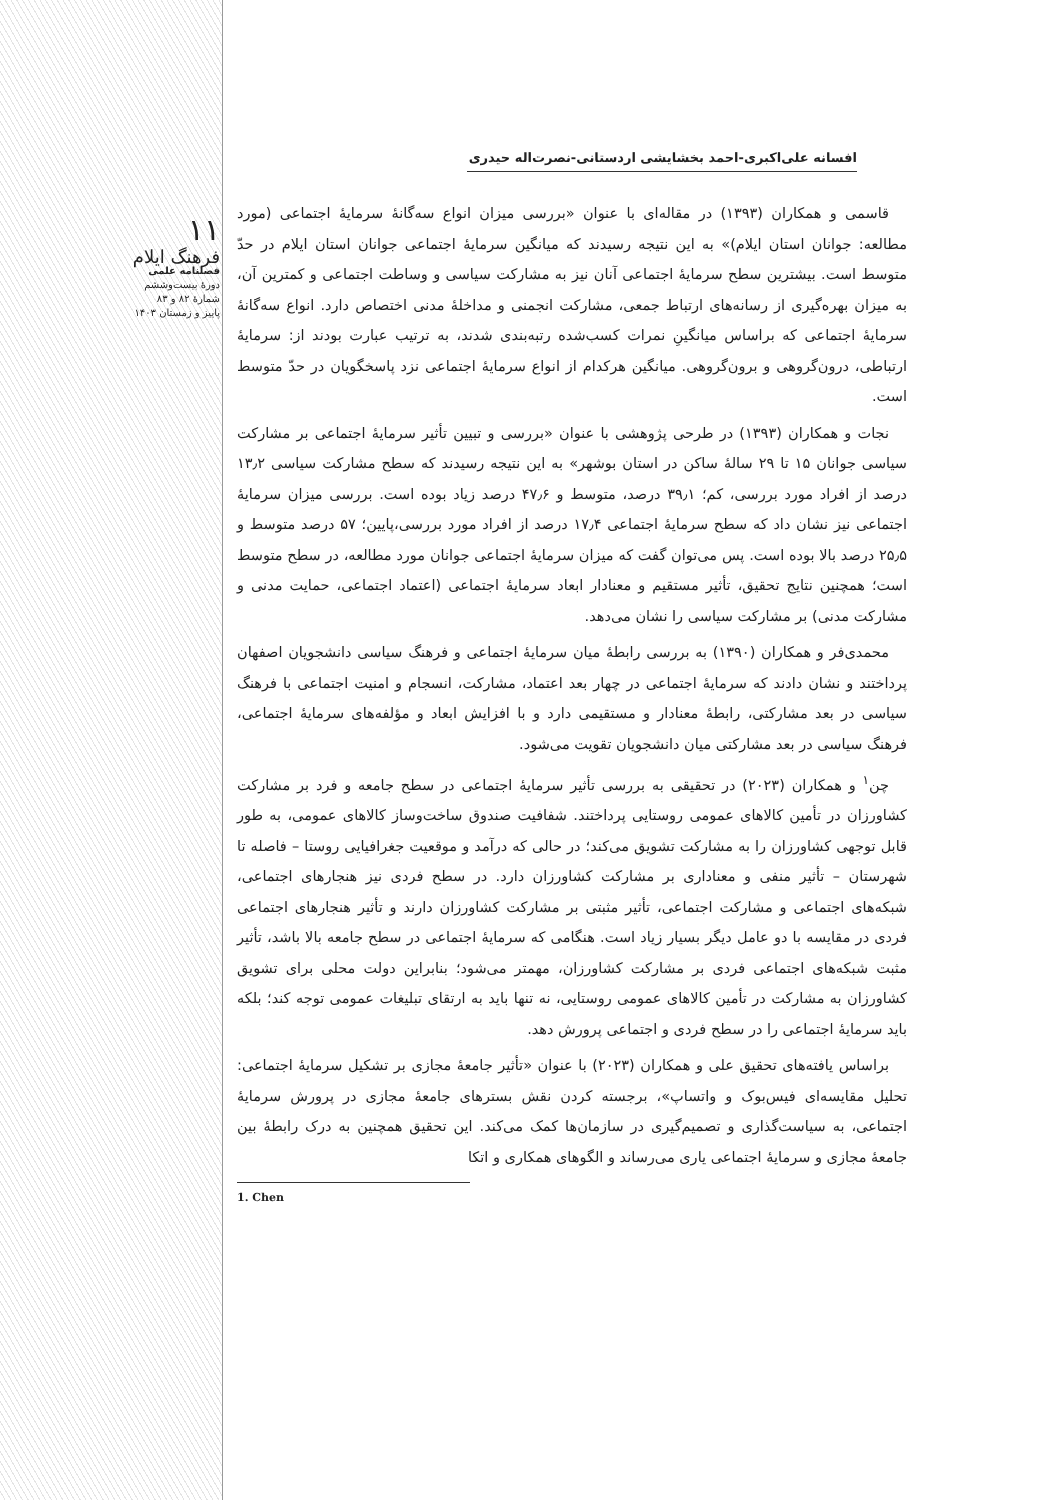۱۱
فرهنگ ایلام
فصلنامه علمی
دورهٔ بیست‌وششم
شمارهٔ ۸۲ و ۸۳
پاییز و زمستان ۱۴۰۳
افسانه علی‌اکبری-احمد بخشایشی اردستانی-نصرت‌اله حیدری
قاسمی و همکاران (۱۳۹۳) در مقاله‌ای با عنوان «بررسی میزان انواع سه‌گانهٔ سرمایهٔ اجتماعی (مورد مطالعه: جوانان استان ایلام)» به این نتیجه رسیدند که میانگین سرمایهٔ اجتماعی جوانان استان ایلام در حدّ متوسط است. بیشترین سطح سرمایهٔ اجتماعی آنان نیز به مشارکت سیاسی و وساطت اجتماعی و کمترین آن، به میزان بهره‌گیری از رسانه‌های ارتباط جمعی، مشارکت انجمنی و مداخلهٔ مدنی اختصاص دارد. انواع سه‌گانهٔ سرمایهٔ اجتماعی که براساس میانگینِ نمرات کسب‌شده رتبه‌بندی شدند، به ترتیب عبارت بودند از: سرمایهٔ ارتباطی، درون‌گروهی و برون‌گروهی. میانگین هرکدام از انواع سرمایهٔ اجتماعی نزد پاسخگویان در حدّ متوسط است.
نجات و همکاران (۱۳۹۳) در طرحی پژوهشی با عنوان «بررسی و تبیین تأثیر سرمایهٔ اجتماعی بر مشارکت سیاسی جوانان ۱۵ تا ۲۹ سالهٔ ساکن در استان بوشهر» به این نتیجه رسیدند که سطح مشارکت سیاسی ۱۳٫۲ درصد از افراد مورد بررسی، کم؛ ۳۹٫۱ درصد، متوسط و ۴۷٫۶ درصد زیاد بوده است. بررسی میزان سرمایهٔ اجتماعی نیز نشان داد که سطح سرمایهٔ اجتماعی ۱۷٫۴ درصد از افراد مورد بررسی،پایین؛ ۵۷ درصد متوسط و ۲۵٫۵ درصد بالا بوده است. پس می‌توان گفت که میزان سرمایهٔ اجتماعی جوانان مورد مطالعه، در سطح متوسط است؛ همچنین نتایج تحقیق، تأثیر مستقیم و معنادار ابعاد سرمایهٔ اجتماعی (اعتماد اجتماعی، حمایت مدنی و مشارکت مدنی) بر مشارکت سیاسی را نشان می‌دهد.
محمدی‌فر و همکاران (۱۳۹۰) به بررسی رابطهٔ میان سرمایهٔ اجتماعی و فرهنگ سیاسی دانشجویان اصفهان پرداختند و نشان دادند که سرمایهٔ اجتماعی در چهار بعد اعتماد، مشارکت، انسجام و امنیت اجتماعی با فرهنگ سیاسی در بعد مشارکتی، رابطهٔ معنادار و مستقیمی دارد و با افزایش ابعاد و مؤلفه‌های سرمایهٔ اجتماعی، فرهنگ سیاسی در بعد مشارکتی میان دانشجویان تقویت می‌شود.
چن<sup>۱</sup> و همکاران (۲۰۲۳) در تحقیقی به بررسی تأثیر سرمایهٔ اجتماعی در سطح جامعه و فرد بر مشارکت کشاورزان در تأمین کالاهای عمومی روستایی پرداختند. شفافیت صندوق ساخت‌وساز کالاهای عمومی، به طور قابل توجهی کشاورزان را به مشارکت تشویق می‌کند؛ در حالی که درآمد و موقعیت جغرافیایی روستا – فاصله تا شهرستان – تأثیر منفی و معناداری بر مشارکت کشاورزان دارد. در سطح فردی نیز هنجارهای اجتماعی، شبکه‌های اجتماعی و مشارکت اجتماعی، تأثیر مثبتی بر مشارکت کشاورزان دارند و تأثیر هنجارهای اجتماعی فردی در مقایسه با دو عامل دیگر بسیار زیاد است. هنگامی که سرمایهٔ اجتماعی در سطح جامعه بالا باشد، تأثیر مثبت شبکه‌های اجتماعی فردی بر مشارکت کشاورزان، مهمتر می‌شود؛ بنابراین دولت محلی برای تشویق کشاورزان به مشارکت در تأمین کالاهای عمومی روستایی، نه تنها باید به ارتقای تبلیغات عمومی توجه کند؛ بلکه باید سرمایهٔ اجتماعی را در سطح فردی و اجتماعی پرورش دهد.
براساس یافته‌های تحقیق علی و همکاران (۲۰۲۳) با عنوان «تأثیر جامعهٔ مجازی بر تشکیل سرمایهٔ اجتماعی: تحلیل مقایسه‌ای فیس‌بوک و واتساپ»، برجسته کردن نقش بسترهای جامعهٔ مجازی در پرورش سرمایهٔ اجتماعی، به سیاست‌گذاری و تصمیم‌گیری در سازمان‌ها کمک می‌کند. این تحقیق همچنین به درک رابطهٔ بین جامعهٔ مجازی و سرمایهٔ اجتماعی یاری می‌رساند و الگوهای همکاری و اتکا
1. Chen